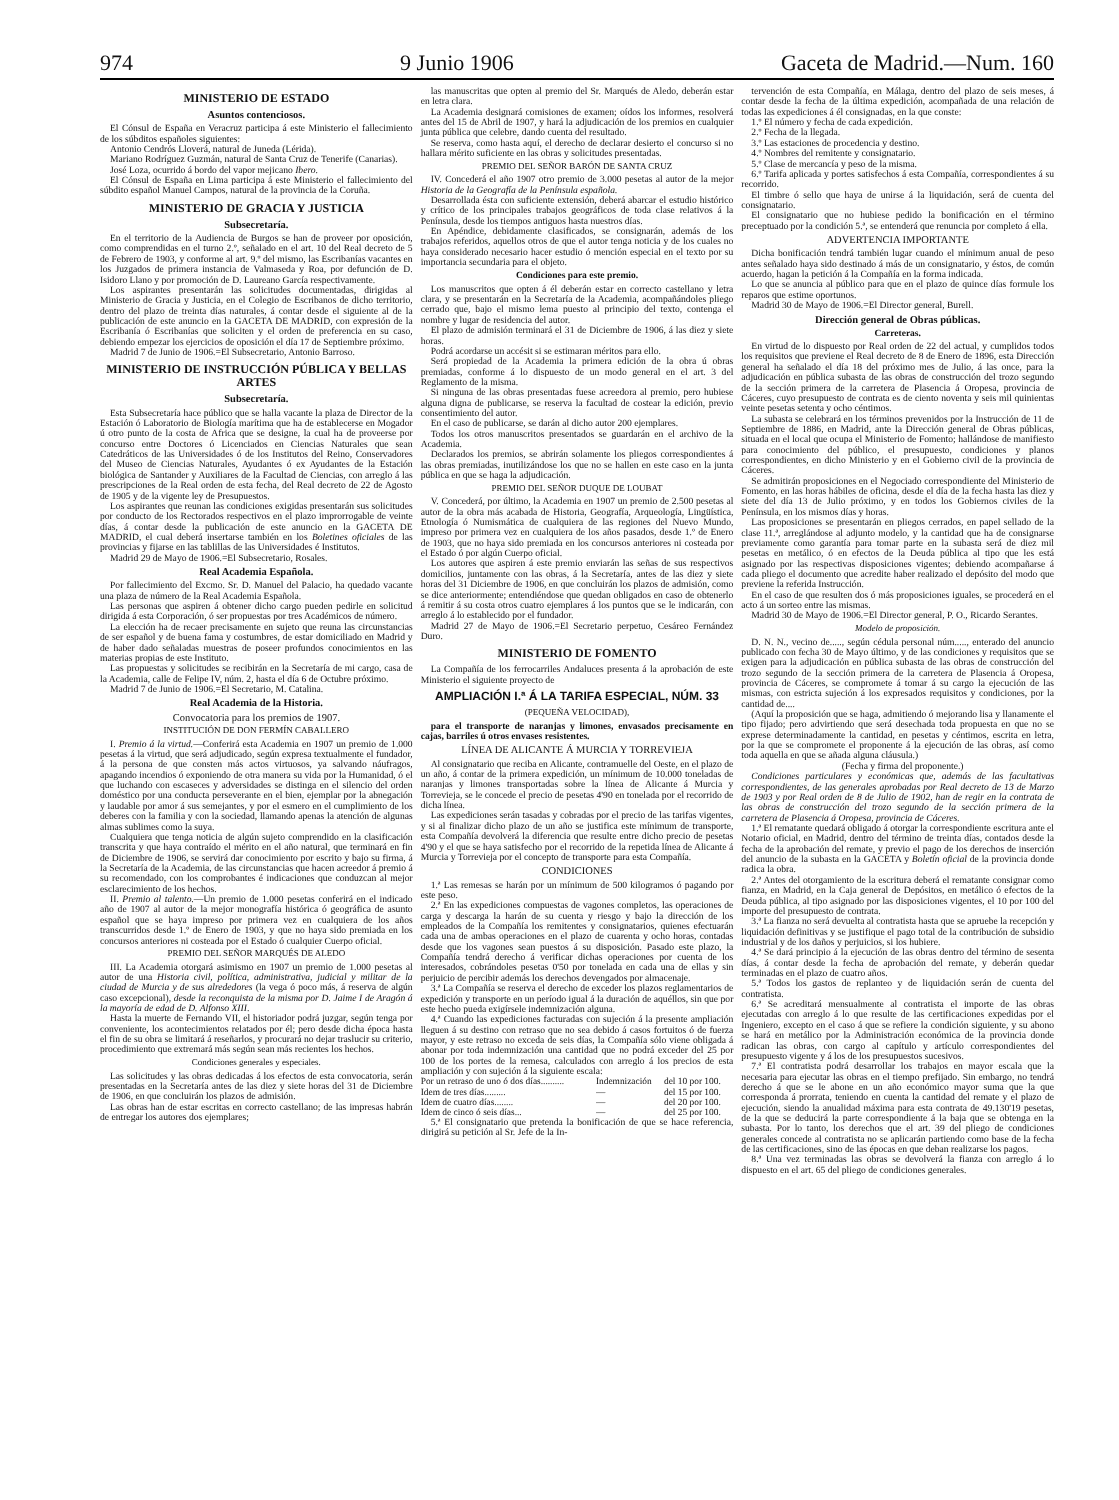974 9 Junio 1906 Gaceta de Madrid.—Num. 160
MINISTERIO DE ESTADO
Asuntos contenciosos.
El Cónsul de España en Veracruz participa á este Ministerio el fallecimiento de los súbditos españoles siguientes:
Antonio Cendrós Lloverá, natural de Juneda (Lérida).
Mariano Rodríguez Guzmán, natural de Santa Cruz de Tenerife (Canarias).
José Loza, ocurrido á bordo del vapor mejicano Ibero.
El Cónsul de España en Lima participa á este Ministerio el fallecimiento del súbdito español Manuel Campos, natural de la provincia de la Coruña.
MINISTERIO DE GRACIA Y JUSTICIA
Subsecretaría.
En el territorio de la Audiencia de Burgos se han de proveer por oposición, como comprendidas en el turno 2.º, señalado en el art. 10 del Real decreto de 5 de Febrero de 1903, y conforme al art. 9.º del mismo, las Escribanías vacantes en los Juzgados de primera instancia de Valmaseda y Roa, por defunción de D. Isidoro Llano y por promoción de D. Laureano García respectivamente.
Los aspirantes presentarán las solicitudes documentadas, dirigidas al Ministerio de Gracia y Justicia, en el Colegio de Escribanos de dicho territorio, dentro del plazo de treinta días naturales, á contar desde el siguiente al de la publicación de este anuncio en la GACETA DE MADRID, con expresión de la Escribanía ó Escribanías que soliciten y el orden de preferencia en su caso, debiendo empezar los ejercicios de oposición el día 17 de Septiembre próximo.
Madrid 7 de Junio de 1906.=El Subsecretario, Antonio Barroso.
MINISTERIO DE INSTRUCCIÓN PÚBLICA Y BELLAS ARTES
Subsecretaría.
Esta Subsecretaría hace público que se halla vacante la plaza de Director de la Estación ó Laboratorio de Biología marítima que ha de establecerse en Mogador ú otro punto de la costa de Africa que se designe, la cual ha de proveerse por concurso entre Doctores ó Licenciados en Ciencias Naturales que sean Catedráticos de las Universidades ó de los Institutos del Reino, Conservadores del Museo de Ciencias Naturales, Ayudantes ó ex Ayudantes de la Estación biológica de Santander y Auxiliares de la Facultad de Ciencias, con arreglo á las prescripciones de la Real orden de esta fecha, del Real decreto de 22 de Agosto de 1905 y de la vigente ley de Presupuestos.
Los aspirantes que reunan las condiciones exigidas presentarán sus solicitudes por conducto de los Rectorados respectivos en el plazo improrrogable de veinte días, á contar desde la publicación de este anuncio en la GACETA DE MADRID, el cual deberá insertarse también en los Boletines oficiales de las provincias y fijarse en las tablillas de las Universidades é Institutos.
Madrid 29 de Mayo de 1906.=El Subsecretario, Rosales.
Real Academia Española.
Por fallecimiento del Excmo. Sr. D. Manuel del Palacio, ha quedado vacante una plaza de número de la Real Academia Española.
Las personas que aspiren á obtener dicho cargo pueden pedirle en solicitud dirigida á esta Corporación, ó ser propuestas por tres Académicos de número.
La elección ha de recaer precisamente en sujeto que reuna las circunstancias de ser español y de buena fama y costumbres, de estar domiciliado en Madrid y de haber dado señaladas muestras de poseer profundos conocimientos en las materias propias de este Instituto.
Las propuestas y solicitudes se recibirán en la Secretaría de mi cargo, casa de la Academia, calle de Felipe IV, núm. 2, hasta el día 6 de Octubre próximo.
Madrid 7 de Junio de 1906.=El Secretario, M. Catalina.
Real Academia de la Historia.
Convocatoria para los premios de 1907.
INSTITUCIÓN DE DON FERMÍN CABALLERO
I. Premio á la virtud.—Conferirá esta Academia en 1907 un premio de 1.000 pesetas á la virtud, que será adjudicado, según expresa textualmente el fundador, á la persona de que consten más actos virtuosos, ya salvando náufragos, apagando incendios ó exponiendo de otra manera su vida por la Humanidad, ó el que luchando con escaseces y adversidades se distinga en el silencio del orden doméstico por una conducta perseverante en el bien, ejemplar por la abnegación y laudable por amor á sus semejantes, y por el esmero en el cumplimiento de los deberes con la familia y con la sociedad, llamando apenas la atención de algunas almas sublimes como la suya.
Cualquiera que tenga noticia de algún sujeto comprendido en la clasificación transcrita y que haya contraído el mérito en el año natural, que terminará en fin de Diciembre de 1906, se servirá dar conocimiento por escrito y bajo su firma, á la Secretaría de la Academia, de las circunstancias que hacen acreedor á premio á su recomendado, con los comprobantes é indicaciones que conduzcan al mejor esclarecimiento de los hechos.
II. Premio al talento.—Un premio de 1.000 pesetas conferirá en el indicado año de 1907 al autor de la mejor monografía histórica ó geográfica de asunto español que se haya impreso por primera vez en cualquiera de los años transcurridos desde 1.º de Enero de 1903, y que no haya sido premiada en los concursos anteriores ni costeada por el Estado ó cualquier Cuerpo oficial.
PREMIO DEL SEÑOR MARQUÉS DE ALEDO
III. La Academia otorgará asimismo en 1907 un premio de 1.000 pesetas al autor de una Historia civil, política, administrativa, judicial y militar de la ciudad de Murcia y de sus alrededores (la vega ó poco más, á reserva de algún caso excepcional), desde la reconquista de la misma por D. Jaime I de Aragón á la mayoría de edad de D. Alfonso XIII.
Hasta la muerte de Fernando VII, el historiador podrá juzgar, según tenga por conveniente, los acontecimientos relatados por él; pero desde dicha época hasta el fin de su obra se limitará á reseñarlos, y procurará no dejar traslucir su criterio, procedimiento que extremará más según sean más recientes los hechos.
Condiciones generales y especiales.
Las solicitudes y las obras dedicadas á los efectos de esta convocatoria, serán presentadas en la Secretaría antes de las diez y siete horas del 31 de Diciembre de 1906, en que concluirán los plazos de admisión.
Las obras han de estar escritas en correcto castellano; de las impresas habrán de entregar los autores dos ejemplares;
las manuscritas que opten al premio del Sr. Marqués de Aledo, deberán estar en letra clara.
La Academia designará comisiones de examen; oídos los informes, resolverá antes del 15 de Abril de 1907, y hará la adjudicación de los premios en cualquier junta pública que celebre, dando cuenta del resultado.
Se reserva, como hasta aquí, el derecho de declarar desierto el concurso si no hallara mérito suficiente en las obras y solicitudes presentadas.
PREMIO DEL SEÑOR BARÓN DE SANTA CRUZ
IV. Concederá el año 1907 otro premio de 3.000 pesetas al autor de la mejor Historia de la Geografía de la Península española.
Desarrollada ésta con suficiente extensión, deberá abarcar el estudio histórico y crítico de los principales trabajos geográficos de toda clase relativos á la Península, desde los tiempos antiguos hasta nuestros días.
En Apéndice, debidamente clasificados, se consignarán, además de los trabajos referidos, aquellos otros de que el autor tenga noticia y de los cuales no haya considerado necesario hacer estudio ó mención especial en el texto por su importancia secundaria para el objeto.
Condiciones para este premio.
Los manuscritos que opten á él deberán estar en correcto castellano y letra clara, y se presentarán en la Secretaría de la Academia, acompañándoles pliego cerrado que, bajo el mismo lema puesto al principio del texto, contenga el nombre y lugar de residencia del autor.
El plazo de admisión terminará el 31 de Diciembre de 1906, á las diez y siete horas.
Podrá acordarse un accésit si se estimaran méritos para ello.
Será propiedad de la Academia la primera edición de la obra ú obras premiadas, conforme á lo dispuesto de un modo general en el art. 3 del Reglamento de la misma.
Si ninguna de las obras presentadas fuese acreedora al premio, pero hubiese alguna digna de publicarse, se reserva la facultad de costear la edición, previo consentimiento del autor.
En el caso de publicarse, se darán al dicho autor 200 ejemplares.
Todos los otros manuscritos presentados se guardarán en el archivo de la Academia.
Declarados los premios, se abrirán solamente los pliegos correspondientes á las obras premiadas, inutilizándose los que no se hallen en este caso en la junta pública en que se haga la adjudicación.
PREMIO DEL SEÑOR DUQUE DE LOUBAT
V. Concederá, por último, la Academia en 1907 un premio de 2.500 pesetas al autor de la obra más acabada de Historia, Geografía, Arqueología, Lingüística, Etnología ó Numismática de cualquiera de las regiones del Nuevo Mundo, impreso por primera vez en cualquiera de los años pasados, desde 1.º de Enero de 1903, que no haya sido premiada en los concursos anteriores ni costeada por el Estado ó por algún Cuerpo oficial.
Los autores que aspiren á este premio enviarán las señas de sus respectivos domicilios, juntamente con las obras, á la Secretaría, antes de las diez y siete horas del 31 Diciembre de 1906, en que concluirán los plazos de admisión, como se dice anteriormente; entendiéndose que quedan obligados en caso de obtenerlo á remitir á su costa otros cuatro ejemplares á los puntos que se le indicarán, con arreglo á lo establecido por el fundador.
Madrid 27 de Mayo de 1906.=El Secretario perpetuo, Cesáreo Fernández Duro.
MINISTERIO DE FOMENTO
La Compañía de los ferrocarriles Andaluces presenta á la aprobación de este Ministerio el siguiente proyecto de
AMPLIACIÓN I.ª Á LA TARIFA ESPECIAL, NÚM. 33
(PEQUEÑA VELOCIDAD),
para el transporte de naranjas y limones, envasados precisamente en cajas, barriles ú otros envases resistentes.
LÍNEA DE ALICANTE Á MURCIA Y TORREVIEJA
Al consignatario que reciba en Alicante, contramuelle del Oeste, en el plazo de un año, á contar de la primera expedición, un mínimum de 10.000 toneladas de naranjas y limones transportadas sobre la línea de Alicante á Murcia y Torrevieja, se le concede el precio de pesetas 4'90 en tonelada por el recorrido de dicha línea.
Las expediciones serán tasadas y cobradas por el precio de las tarifas vigentes, y si al finalizar dicho plazo de un año se justifica este mínimum de transporte, esta Compañía devolverá la diferencia que resulte entre dicho precio de pesetas 4'90 y el que se haya satisfecho por el recorrido de la repetida línea de Alicante á Murcia y Torrevieja por el concepto de transporte para esta Compañía.
CONDICIONES
1.ª Las remesas se harán por un mínimum de 500 kilogramos ó pagando por este peso.
2.ª En las expediciones compuestas de vagones completos, las operaciones de carga y descarga la harán de su cuenta y riesgo y bajo la dirección de los empleados de la Compañía los remitentes y consignatarios, quienes efectuarán cada una de ambas operaciones en el plazo de cuarenta y ocho horas, contadas desde que los vagones sean puestos á su disposición. Pasado este plazo, la Compañía tendrá derecho á verificar dichas operaciones por cuenta de los interesados, cobrándoles pesetas 0'50 por tonelada en cada una de ellas y sin perjuicio de percibir además los derechos devengados por almacenaje.
3.ª La Compañía se reserva el derecho de exceder los plazos reglamentarios de expedición y transporte en un período igual á la duración de aquéllos, sin que por este hecho pueda exigírsele indemnización alguna.
4.ª Cuando las expediciones facturadas con sujeción á la presente ampliación lleguen á su destino con retraso que no sea debido á casos fortuitos ó de fuerza mayor, y este retraso no exceda de seis días, la Compañía sólo viene obligada á abonar por toda indemnización una cantidad que no podrá exceder del 25 por 100 de los portes de la remesa, calculados con arreglo á los precios de esta ampliación y con sujeción á la siguiente escala:
| Por un retraso de uno ó dos días.......... | Indemnización | del 10 por 100. |
| Idem de tres días......... | — | del 15 por 100. |
| Idem de cuatro días........ | — | del 20 por 100. |
| Idem de cinco ó seis días... | — | del 25 por 100. |
5.ª El consignatario que pretenda la bonificación de que se hace referencia, dirigirá su petición al Sr. Jefe de la In-
tervención de esta Compañía, en Málaga, dentro del plazo de seis meses, á contar desde la fecha de la última expedición, acompañada de una relación de todas las expediciones á él consignadas, en la que conste:
1.º El número y fecha de cada expedición.
2.º Fecha de la llegada.
3.º Las estaciones de procedencia y destino.
4.º Nombres del remitente y consignatario.
5.º Clase de mercancía y peso de la misma.
6.º Tarifa aplicada y portes satisfechos á esta Compañía, correspondientes á su recorrido.
El timbre ó sello que haya de unirse á la liquidación, será de cuenta del consignatario.
El consignatario que no hubiese pedido la bonificación en el término preceptuado por la condición 5.ª, se entenderá que renuncia por completo á ella.
ADVERTENCIA IMPORTANTE
Dicha bonificación tendrá también lugar cuando el mínimum anual de peso antes señalado haya sido destinado á más de un consignatario, y éstos, de común acuerdo, hagan la petición á la Compañía en la forma indicada.
Lo que se anuncia al público para que en el plazo de quince días formule los reparos que estime oportunos.
Madrid 30 de Mayo de 1906.=El Director general, Burell.
Dirección general de Obras públicas.
Carreteras.
En virtud de lo dispuesto por Real orden de 22 del actual, y cumplidos todos los requisitos que previene el Real decreto de 8 de Enero de 1896, esta Dirección general ha señalado el día 18 del próximo mes de Julio, á las once, para la adjudicación en pública subasta de las obras de construcción del trozo segundo de la sección primera de la carretera de Plasencia á Oropesa, provincia de Cáceres, cuyo presupuesto de contrata es de ciento noventa y seis mil quinientas veinte pesetas setenta y ocho céntimos.
La subasta se celebrará en los términos prevenidos por la Instrucción de 11 de Septiembre de 1886, en Madrid, ante la Dirección general de Obras públicas, situada en el local que ocupa el Ministerio de Fomento; hallándose de manifiesto para conocimiento del público, el presupuesto, condiciones y planos correspondientes, en dicho Ministerio y en el Gobierno civil de la provincia de Cáceres.
Se admitirán proposiciones en el Negociado correspondiente del Ministerio de Fomento, en las horas hábiles de oficina, desde el día de la fecha hasta las diez y siete del día 13 de Julio próximo, y en todos los Gobiernos civiles de la Península, en los mismos días y horas.
Las proposiciones se presentarán en pliegos cerrados, en papel sellado de la clase 11.ª, arreglándose al adjunto modelo, y la cantidad que ha de consignarse previamente como garantía para tomar parte en la subasta será de diez mil pesetas en metálico, ó en efectos de la Deuda pública al tipo que les está asignado por las respectivas disposiciones vigentes; debiendo acompañarse á cada pliego el documento que acredite haber realizado el depósito del modo que previene la referida Instrucción.
En el caso de que resulten dos ó más proposiciones iguales, se procederá en el acto á un sorteo entre las mismas.
Madrid 30 de Mayo de 1906.=El Director general, P. O., Ricardo Serantes.
Modelo de proposición.
D. N. N., vecino de....., según cédula personal núm....., enterado del anuncio publicado con fecha 30 de Mayo último, y de las condiciones y requisitos que se exigen para la adjudicación en pública subasta de las obras de construcción del trozo segundo de la sección primera de la carretera de Plasencia á Oropesa, provincia de Cáceres, se compromete á tomar á su cargo la ejecución de las mismas, con estricta sujeción á los expresados requisitos y condiciones, por la cantidad de....
(Aquí la proposición que se haga, admitiendo ó mejorando lisa y llanamente el tipo fijado; pero advirtiendo que será desechada toda propuesta en que no se exprese determinadamente la cantidad, en pesetas y céntimos, escrita en letra, por la que se compromete el proponente á la ejecución de las obras, así como toda aquella en que se añada alguna cláusula.)
(Fecha y firma del proponente.)
Condiciones particulares y económicas que, además de las facultativas correspondientes, de las generales aprobadas por Real decreto de 13 de Marzo de 1903 y por Real orden de 8 de Julio de 1902, han de regir en la contrata de las obras de construcción del trozo segundo de la sección primera de la carretera de Plasencia á Oropesa, provincia de Cáceres.
1.ª El rematante quedará obligado á otorgar la correspondiente escritura ante el Notario oficial, en Madrid, dentro del término de treinta días, contados desde la fecha de la aprobación del remate, y previo el pago de los derechos de inserción del anuncio de la subasta en la GACETA y Boletín oficial de la provincia donde radica la obra.
2.ª Antes del otorgamiento de la escritura deberá el rematante consignar como fianza, en Madrid, en la Caja general de Depósitos, en metálico ó efectos de la Deuda pública, al tipo asignado por las disposiciones vigentes, el 10 por 100 del importe del presupuesto de contrata.
3.ª La fianza no será devuelta al contratista hasta que se apruebe la recepción y liquidación definitivas y se justifique el pago total de la contribución de subsidio industrial y de los daños y perjuicios, si los hubiere.
4.ª Se dará principio á la ejecución de las obras dentro del término de sesenta días, á contar desde la fecha de aprobación del remate, y deberán quedar terminadas en el plazo de cuatro años.
5.ª Todos los gastos de replanteo y de liquidación serán de cuenta del contratista.
6.ª Se acreditará mensualmente al contratista el importe de las obras ejecutadas con arreglo á lo que resulte de las certificaciones expedidas por el Ingeniero, excepto en el caso á que se refiere la condición siguiente, y su abono se hará en metálico por la Administración económica de la provincia donde radican las obras, con cargo al capítulo y artículo correspondientes del presupuesto vigente y á los de los presupuestos sucesivos.
7.ª El contratista podrá desarrollar los trabajos en mayor escala que la necesaria para ejecutar las obras en el tiempo prefijado. Sin embargo, no tendrá derecho á que se le abone en un año económico mayor suma que la que corresponda á prorrata, teniendo en cuenta la cantidad del remate y el plazo de ejecución, siendo la anualidad máxima para esta contrata de 49.130'19 pesetas, de la que se deducirá la parte correspondiente á la baja que se obtenga en la subasta. Por lo tanto, los derechos que el art. 39 del pliego de condiciones generales concede al contratista no se aplicarán partiendo como base de la fecha de las certificaciones, sino de las épocas en que deban realizarse los pagos.
8.ª Una vez terminadas las obras se devolverá la fianza con arreglo á lo dispuesto en el art. 65 del pliego de condiciones generales.